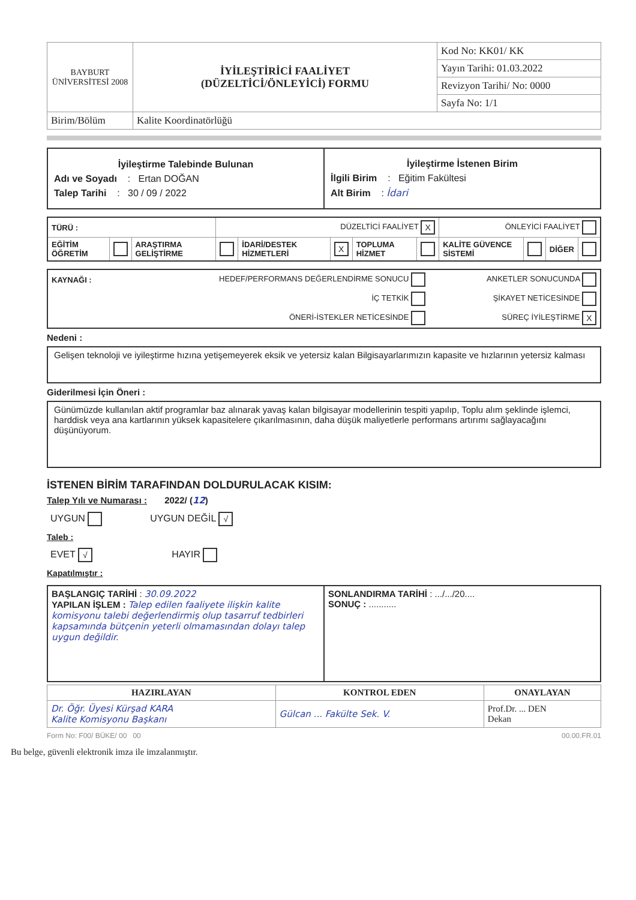| BAYBURT ÜNİVERSİTESİ 2008 | İYİLEŞTİRİCİ FAALİYET (DÜZELTİCİ/ÖNLEYİCİ) FORMU | Kod No: KK01/ KK |
| | | Yayın Tarihi: 01.03.2022 |
| | | Revizyon Tarihi/ No: 0000 |
| | | Sayfa No: 1/1 |
| Birim/Bölüm | Kalite Koordinatörlüğü | |
| İyileştirme Talebinde Bulunan Adı ve Soyadı : Ertan DOĞAN Talep Tarihi : 30 / 09 / 2022 | İyileştirme İstenen Birim İlgili Birim : Eğitim Fakültesi Alt Birim : İdari |
| TÜRÜ : | | | DÜZELTİCİ FAALİYET X | | | | | ÖNLEYİCİ FAALİYET | | | |
| EĞİTİM ÖĞRETİM | | ARAŞTIRMA GELİŞTİRME | | İDARİ/DESTEK HİZMETLERİ | X | TOPLUMA HİZMET | | KALİTE GÜVENCE SİSTEMİ | | DİĞER | |
| KAYNAĞI : | HEDEF/PERFORMANS DEĞERLENDİRME SONUCU | ANKETLER SONUCUNDA |
| | İÇ TETKİK | ŞİKAYET NETİCESİNDE |
| | ÖNERİ-İSTEKLER NETİCESİNDE | SÜREÇ İYİLEŞTİRME X |
Nedeni :
Gelişen teknoloji ve iyileştirme hızına yetişemeyerek eksik ve yetersiz kalan Bilgisayarlarımızın kapasite ve hızlarının yetersiz kalması
Giderilmesi İçin Öneri :
Günümüzde kullanılan aktif programlar baz alınarak yavaş kalan bilgisayar modellerinin tespiti yapılıp, Toplu alım şeklinde işlemci, harddisk veya ana kartlarının yüksek kapasitelere çıkarılmasının, daha düşük maliyetlerle performans artırımı sağlayacağını düşünüyorum.
İSTENEN BİRİM TARAFINDAN DOLDURULACAK KISIM:
Talep Yılı ve Numarası : 2022/ (12)
| UYGUN | UYGUN DEĞİL √ |
Taleb :
| EVET √ | HAYIR |
Kapatılmıştır :
| BAŞLANGIÇ TARİHİ : 30.09.2022 YAPILAN İŞLEM : Talep edilen faaliyete ilişkin kalite komisyonu talebi değerlendirmiş olup tasarruf tedbirleri kapsamında bütçenin yeterli olmamasından dolayı talep uygun değildir. | SONLANDIRMA TARİHİ : .../.../20.... SONUÇ : ........... |
| HAZIRLAYAN | KONTROL EDEN | ONAYLAYAN |
| Dr. Öğr. Üyesi Kürşad KARA Kalite Komisyonu Başkanı | Gülcan ... Fakülte Sek. V. | Prof.Dr. ... DEN Dekan |
Form No: F00/ BÜKE/ 00 00 00.00.FR.01
Bu belge, güvenli elektronik imza ile imzalanmıştır.